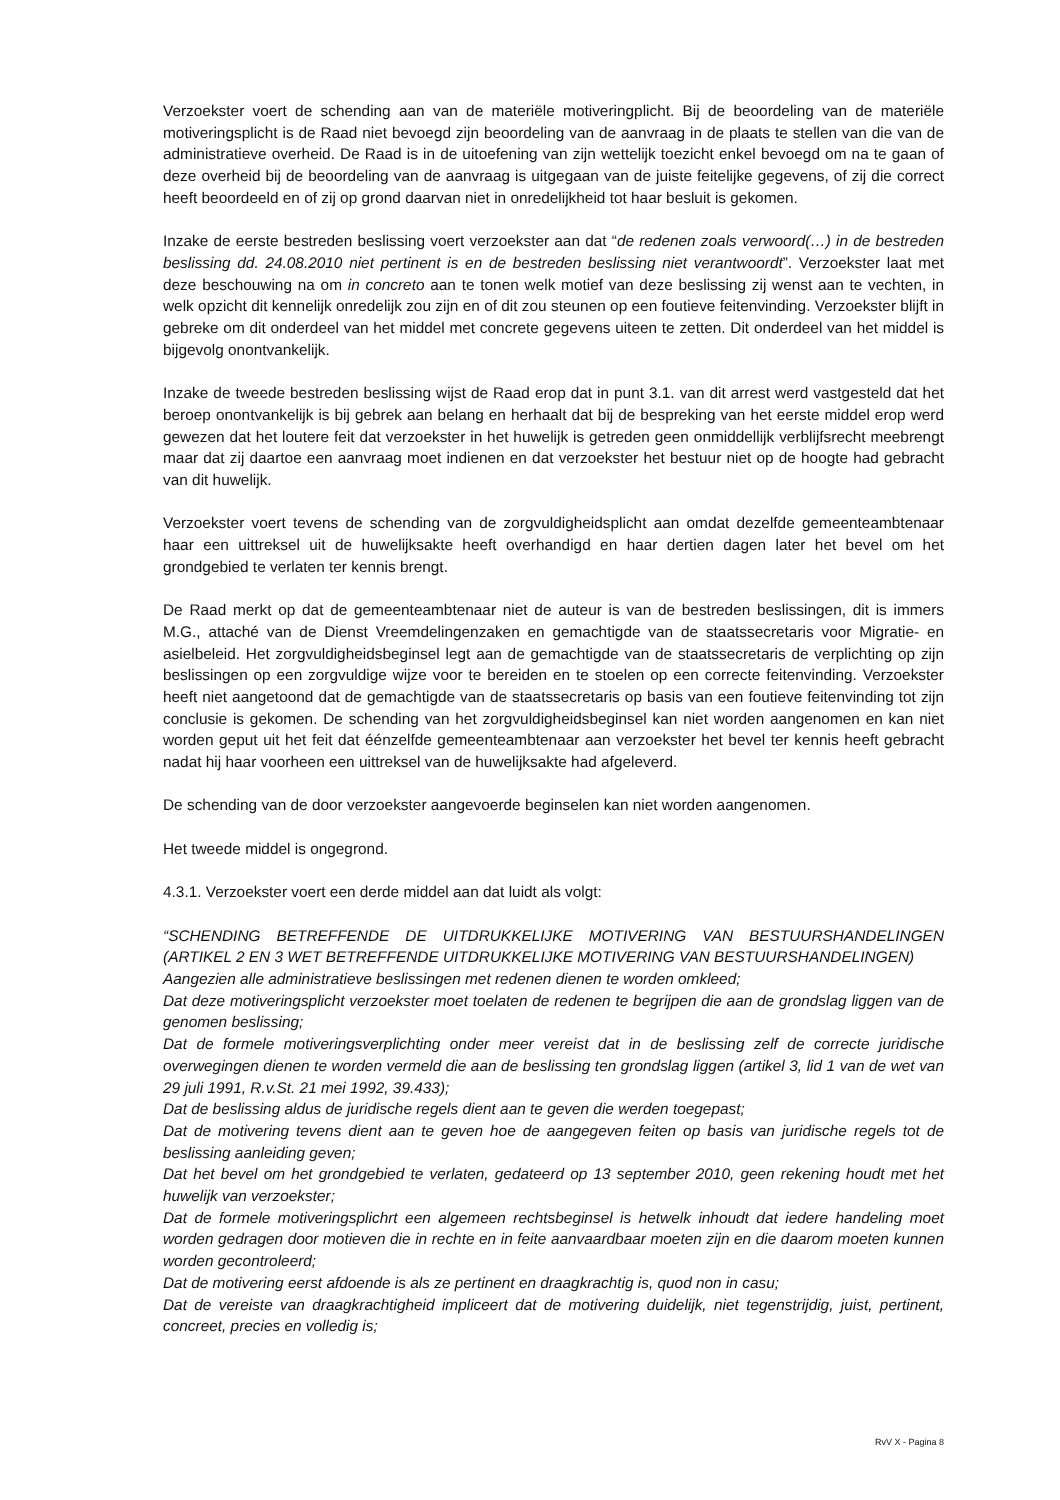Verzoekster voert de schending aan van de materiële motiveringplicht. Bij de beoordeling van de materiële motiveringsplicht is de Raad niet bevoegd zijn beoordeling van de aanvraag in de plaats te stellen van die van de administratieve overheid. De Raad is in de uitoefening van zijn wettelijk toezicht enkel bevoegd om na te gaan of deze overheid bij de beoordeling van de aanvraag is uitgegaan van de juiste feitelijke gegevens, of zij die correct heeft beoordeeld en of zij op grond daarvan niet in onredelijkheid tot haar besluit is gekomen.
Inzake de eerste bestreden beslissing voert verzoekster aan dat “de redenen zoals verwoord(…) in de bestreden beslissing dd. 24.08.2010 niet pertinent is en de bestreden beslissing niet verantwoordt”. Verzoekster laat met deze beschouwing na om in concreto aan te tonen welk motief van deze beslissing zij wenst aan te vechten, in welk opzicht dit kennelijk onredelijk zou zijn en of dit zou steunen op een foutieve feitenvinding. Verzoekster blijft in gebreke om dit onderdeel van het middel met concrete gegevens uiteen te zetten. Dit onderdeel van het middel is bijgevolg onontvankelijk.
Inzake de tweede bestreden beslissing wijst de Raad erop dat in punt 3.1. van dit arrest werd vastgesteld dat het beroep onontvankelijk is bij gebrek aan belang en herhaalt dat bij de bespreking van het eerste middel erop werd gewezen dat het loutere feit dat verzoekster in het huwelijk is getreden geen onmiddellijk verblijfsrecht meebrengt maar dat zij daartoe een aanvraag moet indienen en dat verzoekster het bestuur niet op de hoogte had gebracht van dit huwelijk.
Verzoekster voert tevens de schending van de zorgvuldigheidsplicht aan omdat dezelfde gemeenteambtenaar haar een uittreksel uit de huwelijksakte heeft overhandigd en haar dertien dagen later het bevel om het grondgebied te verlaten ter kennis brengt.
De Raad merkt op dat de gemeenteambtenaar niet de auteur is van de bestreden beslissingen, dit is immers M.G., attaché van de Dienst Vreemdelingenzaken en gemachtigde van de staatssecretaris voor Migratie- en asielbeleid. Het zorgvuldigheidsbeginsel legt aan de gemachtigde van de staatssecretaris de verplichting op zijn beslissingen op een zorgvuldige wijze voor te bereiden en te stoelen op een correcte feitenvinding. Verzoekster heeft niet aangetoond dat de gemachtigde van de staatssecretaris op basis van een foutieve feitenvinding tot zijn conclusie is gekomen. De schending van het zorgvuldigheidsbeginsel kan niet worden aangenomen en kan niet worden geput uit het feit dat éénzelfde gemeenteambtenaar aan verzoekster het bevel ter kennis heeft gebracht nadat hij haar voorheen een uittreksel van de huwelijksakte had afgeleverd.
De schending van de door verzoekster aangevoerde beginselen kan niet worden aangenomen.
Het tweede middel is ongegrond.
4.3.1. Verzoekster voert een derde middel aan dat luidt als volgt:
“SCHENDING BETREFFENDE DE UITDRUKKELIJKE MOTIVERING VAN BESTUURSHANDELINGEN (ARTIKEL 2 EN 3 WET BETREFFENDE UITDRUKKELIJKE MOTIVERING VAN BESTUURSHANDELINGEN)
Aangezien alle administratieve beslissingen met redenen dienen te worden omkleed;
Dat deze motiveringsplicht verzoekster moet toelaten de redenen te begrijpen die aan de grondslag liggen van de genomen beslissing;
Dat de formele motiveringsverplichting onder meer vereist dat in de beslissing zelf de correcte juridische overwegingen dienen te worden vermeld die aan de beslissing ten grondslag liggen (artikel 3, lid 1 van de wet van 29 juli 1991, R.v.St. 21 mei 1992, 39.433);
Dat de beslissing aldus de juridische regels dient aan te geven die werden toegepast;
Dat de motivering tevens dient aan te geven hoe de aangegeven feiten op basis van juridische regels tot de beslissing aanleiding geven;
Dat het bevel om het grondgebied te verlaten, gedateerd op 13 september 2010, geen rekening houdt met het huwelijk van verzoekster;
Dat de formele motiveringsplichrt een algemeen rechtsbeginsel is hetwelk inhoudt dat iedere handeling moet worden gedragen door motieven die in rechte en in feite aanvaardbaar moeten zijn en die daarom moeten kunnen worden gecontroleerd;
Dat de motivering eerst afdoende is als ze pertinent en draagkrachtig is, quod non in casu;
Dat de vereiste van draagkrachtigheid impliceert dat de motivering duidelijk, niet tegenstrijdig, juist, pertinent, concreet, precies en volledig is;
RvV X - Pagina 8